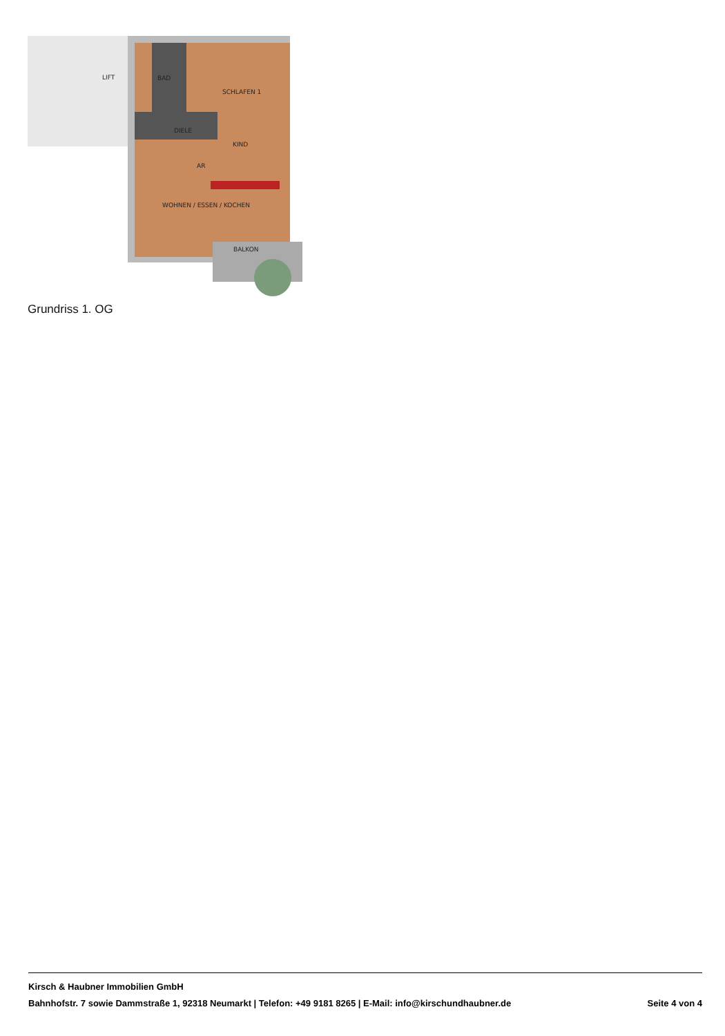LIFT
BAD
SCHLAFEN 1
DIELE
KIND
AR
WOHNEN / ESSEN / KOCHEN
BALKON
Grundriss 1. OG
Kirsch & Haubner Immobilien GmbH
Bahnhofstr. 7 sowie Dammstraße 1, 92318 Neumarkt | Telefon: +49 9181 8265 | E-Mail: info@kirschundhaubner.de Seite 4 von 4